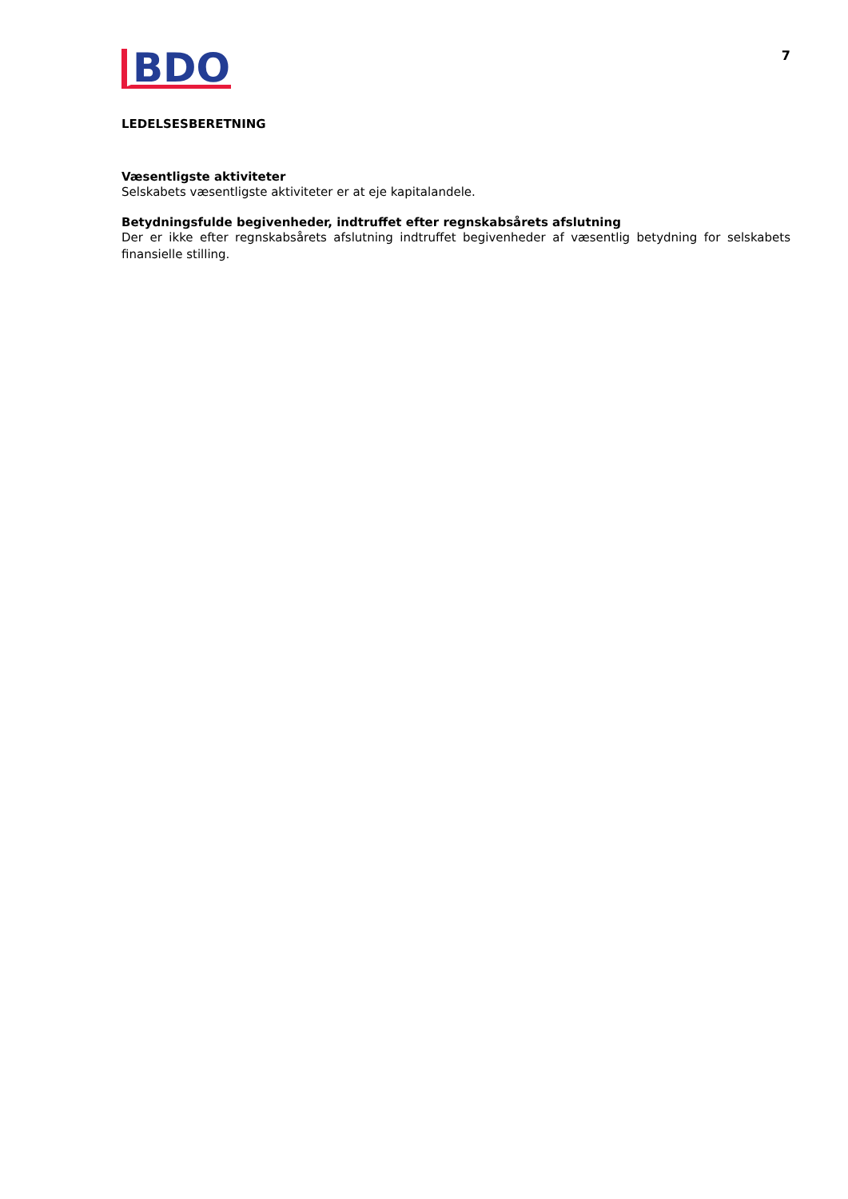BDO
7
LEDELSESBERETNING
Væsentligste aktiviteter
Selskabets væsentligste aktiviteter er at eje kapitalandele.
Betydningsfulde begivenheder, indtruffet efter regnskabsårets afslutning
Der er ikke efter regnskabsårets afslutning indtruffet begivenheder af væsentlig betydning for selskabets finansielle stilling.